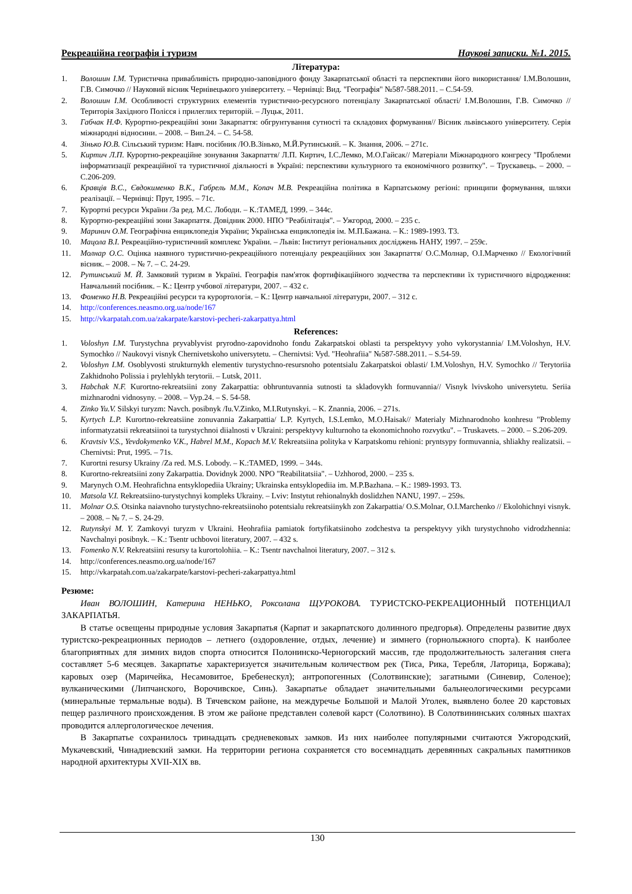Рекреаційна географія і туризм Наукові записки. №1. 2015.
Література:
1. Волошин І.М. Туристична привабливість природно-заповідного фонду Закарпатської області та перспективи його використання/ І.М.Волошин, Г.В. Симочко // Науковий вісник Чернівецького університету. – Чернівці: Вид. "Географія" №587-588.2011. – С.54-59.
2. Волошин І.М. Особливості структурних елементів туристично-ресурсного потенціалу Закарпатської області/ І.М.Волошин, Г.В. Симочко // Територія Західного Полісся і прилеглих територій. – Луцьк, 2011.
3. Габчак Н.Ф. Курортно-рекреаційні зони Закарпаття: обгрунтування сутності та складових формування// Вісник львівського університету. Серія міжнародні відносини. – 2008. – Вип.24. – С. 54-58.
4. Зінько Ю.В. Сільський туризм: Навч. посібник /Ю.В.Зінько, М.Й.Рутинський. – К. Знання, 2006. – 271с.
5. Киртич Л.П. Курортно-рекреаційне зонування Закарпаття/ Л.П. Киртич, І.С.Лемко, М.О.Гайсак// Матеріали Міжнародного конгресу "Проблеми інформатизації рекреаційної та туристичної діяльності в Україні: перспективи культурного та економічного розвитку". – Трускавець. – 2000. – С.206-209.
6. Кравців В.С., Євдокименко В.К., Габрель М.М., Копач М.В. Рекреаційна політика в Карпатському регіоні: принципи формування, шляхи реалізації. – Чернівці: Прут, 1995. – 71с.
7. Курортні ресурси України /За ред. М.С. Лободи. – К.:ТАМЕД, 1999. – 344с.
8. Курортно-рекреаційні зони Закарпаття. Довідник 2000. НПО "Реабілітація". – Ужгород, 2000. – 235 с.
9. Маринич О.М. Географічна енциклопедія України; Українська енциклопедія ім. М.П.Бажана. – К.: 1989-1993. Т3.
10. Мацола В.І. Рекреаційно-туристичний комплекс України. – Львів: Інститут регіональних досліджень НАНУ, 1997. – 259с.
11. Молнар О.С. Оцінка наявного туристично-рекреаційного потенціалу рекреаційних зон Закарпаття/ О.С.Молнар, О.І.Марченко // Екологічний вісник. – 2008. – № 7. – С. 24-29.
12. Рутинський М. Й. Замковий туризм в Україні. Географія пам'яток фортифікаційного зодчества та перспективи їх туристичного відродження: Навчальний посібник. – К.: Центр учбової літератури, 2007. – 432 с.
13. Фоменко Н.В. Рекреаційні ресурси та курортологія. – К.: Центр навчальної літератури, 2007. – 312 с.
14. http://conferences.neasmo.org.ua/node/167
15. http://vkarpatah.com.ua/zakarpate/karstovi-pecheri-zakarpattya.html
References:
1. Voloshyn I.M. Turystychna pryvablyvist pryrodno-zapovidnoho fondu Zakarpatskoi oblasti ta perspektyvy yoho vykorystannia/ I.M.Voloshyn, H.V. Symochko // Naukovyi visnyk Chernivetskoho universytetu. – Chernivtsi: Vyd. "Heohrafiia" №587-588.2011. – S.54-59.
2. Voloshyn I.M. Osoblyvosti strukturnykh elementiv turystychno-resursnoho potentsialu Zakarpatskoi oblasti/ I.M.Voloshyn, H.V. Symochko // Terytoriia Zakhidnoho Polissia i prylehlykh terytorii. – Lutsk, 2011.
3. Habchak N.F. Kurortno-rekreatsiini zony Zakarpattia: obhruntuvannia sutnosti ta skladovykh formuvannia// Visnyk lvivskoho universytetu. Seriia mizhnarodni vidnosyny. – 2008. – Vyp.24. – S. 54-58.
4. Zinko Yu.V. Silskyi turyzm: Navch. posibnyk /Iu.V.Zinko, M.I.Rutynskyi. – K. Znannia, 2006. – 271s.
5. Kyrtych L.P. Kurortno-rekreatsiine zonuvannia Zakarpattia/ L.P. Kyrtych, I.S.Lemko, M.O.Haisak// Materialy Mizhnarodnoho konhresu "Problemy informatyzatsii rekreatsiinoi ta turystychnoi diialnosti v Ukraini: perspektyvy kulturnoho ta ekonomichnoho rozvytku". – Truskavets. – 2000. – S.206-209.
6. Kravtsiv V.S., Yevdokymenko V.K., Habrel M.M., Kopach M.V. Rekreatsiina polityka v Karpatskomu rehioni: pryntsypy formuvannia, shliakhy realizatsii. – Chernivtsi: Prut, 1995. – 71s.
7. Kurortni resursy Ukrainy /Za red. M.S. Lobody. – K.:TAMED, 1999. – 344s.
8. Kurortno-rekreatsiini zony Zakarpattia. Dovidnyk 2000. NPO "Reabilitatsiia". – Uzhhorod, 2000. – 235 s.
9. Marynych O.M. Heohrafichna entsyklopediia Ukrainy; Ukrainska entsyklopediia im. M.P.Bazhana. – K.: 1989-1993. T3.
10. Matsola V.I. Rekreatsiino-turystychnyi kompleks Ukrainy. – Lviv: Instytut rehionalnykh doslidzhen NANU, 1997. – 259s.
11. Molnar O.S. Otsinka naiavnoho turystychno-rekreatsiinoho potentsialu rekreatsiinykh zon Zakarpattia/ O.S.Molnar, O.I.Marchenko // Ekolohichnyi visnyk. – 2008. – № 7. – S. 24-29.
12. Rutynskyi M. Y. Zamkovyi turyzm v Ukraini. Heohrafiia pamiatok fortyfikatsiinoho zodchestva ta perspektyvy yikh turystychnoho vidrodzhennia: Navchalnyi posibnyk. – K.: Tsentr uchbovoi literatury, 2007. – 432 s.
13. Fomenko N.V. Rekreatsiini resursy ta kurortolohiia. – K.: Tsentr navchalnoi literatury, 2007. – 312 s.
14. http://conferences.neasmo.org.ua/node/167
15. http://vkarpatah.com.ua/zakarpate/karstovi-pecheri-zakarpattya.html
Резюме:
Иван ВОЛОШИН, Катерина НЕНЬКО, Роксолана ЩУРОКОВА. ТУРИСТСКО-РЕКРЕАЦИОННЫЙ ПОТЕНЦИАЛ ЗАКАРПАТЬЯ.
В статье освещены природные условия Закарпатья (Карпат и закарпатского долинного предгорья). Определены развитие двух туристско-рекреационных периодов – летнего (оздоровление, отдых, лечение) и зимнего (горнолыжного спорта). К наиболее благоприятных для зимних видов спорта относится Полонинско-Черногорский массив, где продолжительность залегания снега составляет 5-6 месяцев. Закарпатье характеризуется значительным количеством рек (Тиса, Рика, Теребля, Латорица, Боржава); каровых озер (Маричейка, Несамовитое, Бребенескул); антропогенных (Солотвинские); загатными (Синевир, Соленое); вулканическими (Липчанского, Ворочивское, Синь). Закарпатье обладает значительными бальнеологическими ресурсами (минеральные термальные воды). В Тячевском районе, на междуречье Большой и Малой Уголек, выявлено более 20 карстовых пещер различного происхождения. В этом же районе представлен солевой карст (Солотвино). В Солотвининських соляных шахтах проводится аллергологическое лечения.
В Закарпатье сохранилось тринадцать средневековых замков. Из них наиболее популярными считаются Ужгородский, Мукачевский, Чинадиевский замки. На территории региона сохраняется сто восемнадцать деревянных сакральных памятников народной архитектуры XVII-XIX вв.
130